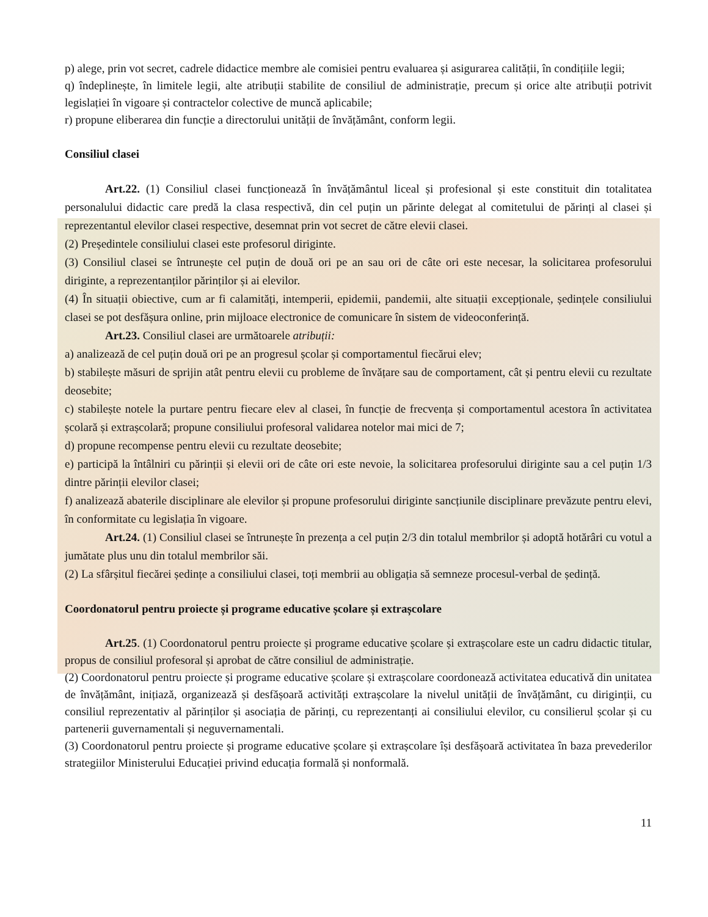p) alege, prin vot secret, cadrele didactice membre ale comisiei pentru evaluarea și asigurarea calității, în condițiile legii;
q) îndeplinește, în limitele legii, alte atribuții stabilite de consiliul de administrație, precum și orice alte atribuții potrivit legislației în vigoare și contractelor colective de muncă aplicabile;
r) propune eliberarea din funcție a directorului unității de învățământ, conform legii.
Consiliul clasei
Art.22. (1) Consiliul clasei funcționează în învățământul liceal și profesional și este constituit din totalitatea personalului didactic care predă la clasa respectivă, din cel puțin un părinte delegat al comitetului de părinți al clasei și reprezentantul elevilor clasei respective, desemnat prin vot secret de către elevii clasei.
(2) Președintele consiliului clasei este profesorul diriginte.
(3) Consiliul clasei se întrunește cel puțin de două ori pe an sau ori de câte ori este necesar, la solicitarea profesorului diriginte, a reprezentanților părinților și ai elevilor.
(4) În situații obiective, cum ar fi calamități, intemperii, epidemii, pandemii, alte situații excepționale, ședințele consiliului clasei se pot desfășura online, prin mijloace electronice de comunicare în sistem de videoconferință.
Art.23. Consiliul clasei are următoarele atribuții:
a) analizează de cel puțin două ori pe an progresul școlar și comportamentul fiecărui elev;
b) stabilește măsuri de sprijin atât pentru elevii cu probleme de învățare sau de comportament, cât și pentru elevii cu rezultate deosebite;
c) stabilește notele la purtare pentru fiecare elev al clasei, în funcție de frecvența și comportamentul acestora în activitatea școlară și extrașcolară; propune consiliului profesoral validarea notelor mai mici de 7;
d) propune recompense pentru elevii cu rezultate deosebite;
e) participă la întâlniri cu părinții și elevii ori de câte ori este nevoie, la solicitarea profesorului diriginte sau a cel puțin 1/3 dintre părinții elevilor clasei;
f) analizează abaterile disciplinare ale elevilor și propune profesorului diriginte sancțiunile disciplinare prevăzute pentru elevi, în conformitate cu legislația în vigoare.
Art.24. (1) Consiliul clasei se întrunește în prezența a cel puțin 2/3 din totalul membrilor și adoptă hotărâri cu votul a jumătate plus unu din totalul membrilor săi.
(2) La sfârșitul fiecărei ședințe a consiliului clasei, toți membrii au obligația să semneze procesul-verbal de ședință.
Coordonatorul pentru proiecte și programe educative școlare și extrașcolare
Art.25. (1) Coordonatorul pentru proiecte și programe educative școlare și extrașcolare este un cadru didactic titular, propus de consiliul profesoral și aprobat de către consiliul de administrație.
(2) Coordonatorul pentru proiecte și programe educative școlare și extrașcolare coordonează activitatea educativă din unitatea de învățământ, inițiază, organizează și desfășoară activități extrașcolare la nivelul unității de învățământ, cu diriginții, cu consiliul reprezentativ al părinților și asociația de părinți, cu reprezentanți ai consiliului elevilor, cu consilierul școlar și cu partenerii guvernamentali și neguvernamentali.
(3) Coordonatorul pentru proiecte și programe educative școlare și extrașcolare își desfășoară activitatea în baza prevederilor strategiilor Ministerului Educației privind educația formală și nonformală.
11